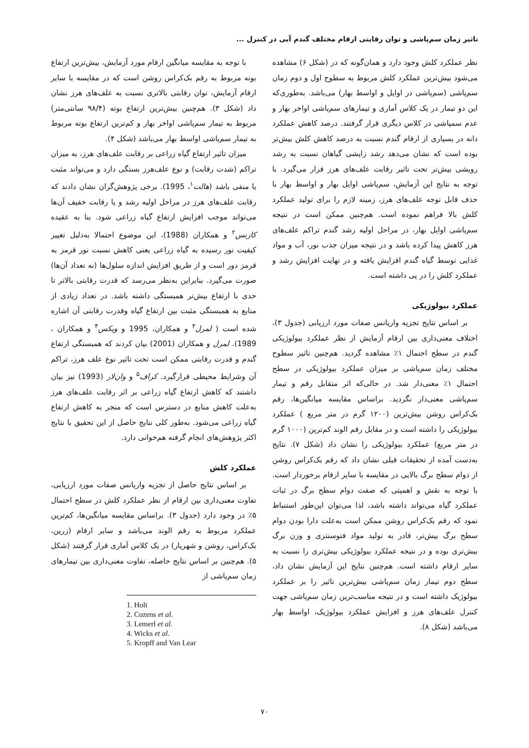تاثیر زمان سم‌پاشی و توان رقابتی ارقام مختلف گندم آبی در کنترل ...
با توجه به مقایسه میانگین ارقام مورد آزمایش، بیش‌ترین ارتفاع بوته مربوط به رقم بک‌کراس روشن است که در مقایسه با سایر ارقام آزمایش، توان رقابتی بالاتری نسبت به علف‌های هرز نشان داد (شکل ۳). هم‌چنین بیش‌ترین ارتفاع بوته (۹۸/۴ سانتی‌متر) مربوط به تیمار سم‌پاشی اواخر بهار و کم‌ترین ارتفاع بوته مربوط به تیمار سم‌پاشی اواسط بهار می‌باشد (شکل ۴).
میزان تاثیر ارتفاع گیاه زراعی بر رقابت علف‌های هرز، به میزان تراکم (شدت رقابت) و نوع علف‌هرز بستگی دارد و می‌تواند مثبت یا منفی باشد (هالت<sup>۱</sup>، 1995). برخی پژوهش‌گران نشان دادند که رقابت علف‌های هرز در مراحل اولیه رشد و یا رقابت خفیف آن‌ها می‌تواند موجب افزایش ارتفاع گیاه زراعی شود. بنا به عقیده کازنس<sup>۲</sup> و همکاران (1988)، این موضوع احتمالا به‌دلیل تغییر کیفیت نور رسیده به گیاه زراعی یعنی کاهش نسبت نور قرمز به قرمز دور است و از طریق افزایش اندازه سلول‌ها (نه تعداد آن‌ها) صورت می‌گیرد. بنابراین به‌نظر می‌رسد که قدرت رقابتی بالاتر تا حدی با ارتفاع بیش‌تر همبستگی داشته باشد. در تعداد زیادی از منابع به همبستگی مثبت بین ارتفاع گیاه وقدرت رقابتی آن اشاره شده است ( لمرل<sup>۳</sup> و همکاران، 1995 و ویکس<sup>۴</sup> و همکاران ، 1989). لمرل و همکاران (2001) بیان کردند که همبستگی ارتفاع گندم و قدرت رقابتی ممکن است تحت تاثیر نوع علف هرز، تراکم آن وشرایط محیطی قرارگیرد. کراف<sup>۵</sup> و وان‌لار (1993) نیز بیان داشتند که کاهش ارتفاع گیاه زراعی بر اثر رقابت علف‌های هرز به‌علت کاهش منابع در دسترس است که منجر به کاهش ارتفاع گیاه زراعی می‌شود. به‌طور کلی نتایج حاصل از این تحقیق با نتایج اکثر پژوهش‌های انجام گرفته هم‌خوانی دارد.
عملکرد کلش
بر اساس نتایج حاصل از تجزیه واریانس صفات مورد ارزیابی، تفاوت معنی‌داری بین ارقام از نظر عملکرد کلش در سطح احتمال ۵٪ در وجود دارد (جدول ۳). براساس مقایسه میانگین‌ها، کم‌ترین عملکرد مربوط به رقم الوند می‌باشد و سایر ارقام (زرین، بک‌کراس، روشن و شهریار) در یک کلاس آماری قرار گرفتند (شکل ۵). هم‌چنین بر اساس نتایج حاصله، تفاوت معنی‌داری بین تیمارهای زمان سم‌پاشی از
1. Holt
2. Cozens et al.
3. Lemerl et al.
4. Wicks et al.
5. Kropff and Van Lear
نظر عملکرد کلش وجود دارد و همان‌گونه که در (شکل ۶) مشاهده می‌شود بیش‌ترین عملکرد کلش مربوط به سطوح اول و دوم زمان سم‌پاشی (سم‌پاشی در اوایل و اواسط بهار) می‌باشد. به‌طوری‌که این دو تیمار در یک کلاس آماری و تیمارهای سم‌پاشی اواخر بهار و عدم سمپاشی در کلاس دیگری قرار گرفتند. درصد کاهش عملکرد دانه در بسیاری از ارقام گندم نسبت به درصد کاهش کلش بیش‌تر بوده است که نشان می‌دهد رشد زایشی گیاهان نسبت به رشد رویشی بیش‌تر تحت تاثیر رقابت علف‌های هرز قرار می‌گیرد. با توجه به نتایج این آزمایش، سم‌پاشی اوایل بهار و اواسط بهار با حذف قابل توجه علف‌های هرز، زمینه لازم را برای تولید عملکرد کلش بالا فراهم نموده است. هم‌چنین ممکن است در نتیجه سم‌پاشی اوایل بهار، در مراحل اولیه رشد گندم تراکم علف‌های هرز کاهش پیدا کرده باشد و در نتیجه میزان جذب نور، آب و مواد غذایی توسط گیاه گندم افزایش یافته و در نهایت افزایش رشد و عملکرد کلش را در پی داشته است.
عملکرد بیولوژیکی
بر اساس نتایج تجزیه واریانس صفات مورد ارزیابی (جدول ۳)، اختلاف معنی‌داری بین ارقام آزمایش از نظر عملکرد بیولوژیکی گندم در سطح احتمال ۱٪ مشاهده گردید. هم‌چنین تاثیر سطوح مختلف زمان سم‌پاشی بر میزان عملکرد بیولوژیکی در سطح احتمال ۱٪ معنی‌دار شد. در حالی‌که اثر متقابل رقم و تیمار سم‌پاشی معنی‌دار نگردید. براساس مقایسه میانگین‌ها، رقم بک‌کراس روشن بیش‌ترین (۱۲۰۰ گرم در متر مربع ) عملکرد بیولوژیکی را داشته است و در مقابل رقم الوند کم‌ترین (۱۰۰۰ گرم در متر مربع) عملکرد بیولوژیکی را نشان داد (شکل ۷). نتایج به‌دست آمده از تحقیقات قبلی نشان داد که رقم بک‌کراس روشن از دوام سطح برگ بالایی در مقایسه با سایر ارقام برخوردار است. با توجه به نقش و اهمیتی که صفت دوام سطح برگ در ثبات عملکرد گیاه می‌تواند داشته باشد، لذا می‌توان این‌طور استنباط نمود که رقم بک‌کراس روشن ممکن است به‌علت دارا بودن دوام سطح برگ بیش‌تر، قادر به تولید مواد فتوسنتزی و وزن برگ بیش‌تری بوده و در نتیجه عملکرد بیولوژیکی بیش‌تری را نسبت به سایر ارقام داشته است. هم‌چنین نتایج این آزمایش نشان داد، سطح دوم تیمار زمان سم‌پاشی بیش‌ترین تاثیر را بر عملکرد بیولوژیک داشته است و در نتیجه مناسب‌ترین زمان سم‌پاشی جهت کنترل علف‌های هرز و افزایش عملکرد بیولوژیک، اواسط بهار می‌باشد (شکل ۸).
۷۰